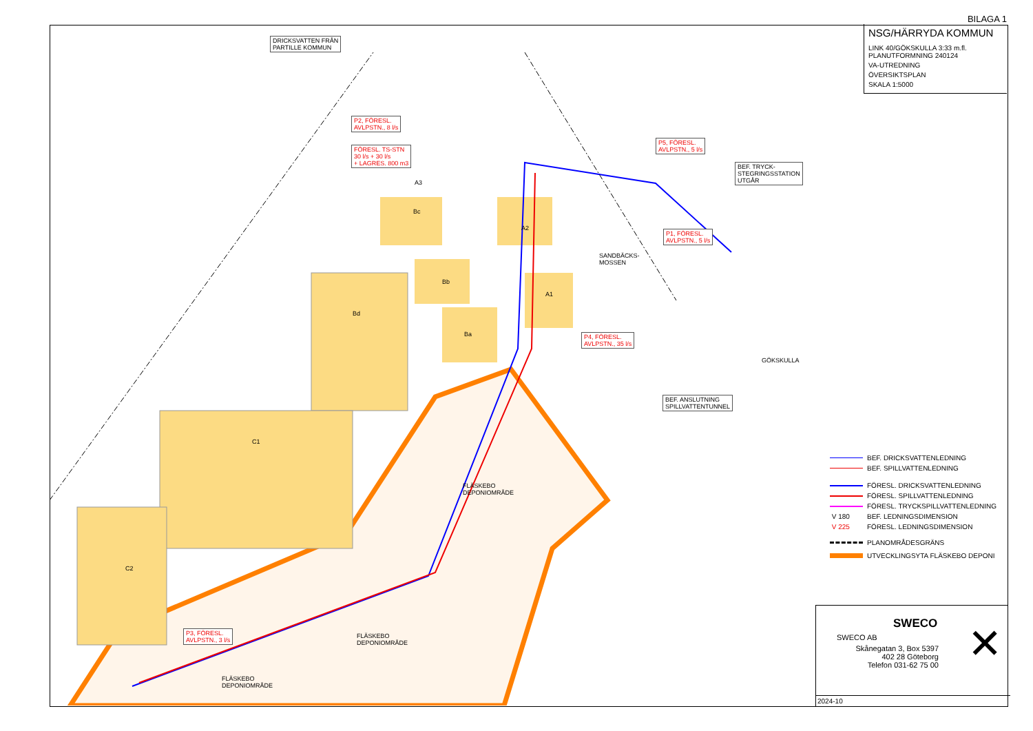DRICKSVATTEN FRÅN
PARTILLE KOMMUN
P2, FÖRESL.
AVLPSTN., 8 l/s
FÖRESL. TS-STN
30 l/s + 30 l/s
+ LAGRES. 800 m3
P5, FÖRESL.
AVLPSTN., 5 l/s
BEF. TRYCK-
STEGRINGSSTATION
UTGÅR
P1, FÖRESL.
AVLPSTN., 5 l/s
P4, FÖRESL.
AVLPSTN., 35 l/s
BEF. ANSLUTNING
SPILLVATTENTUNNEL
P3, FÖRESL.
AVLPSTN., 3 l/s
A3
Bc
A2
SANDBÄCKS-
MOSSEN
Bb
A1
Bd
Ba
GÖKSKULLA
C1
FLÄSKEBO
DEPONIOMRÅDE
C2
FLÄSKEBO
DEPONIOMRÅDE
FLÄSKEBO
DEPONIOMRÅDE
BILAGA 1
NSG/HÄRRYDA KOMMUN
LINK 40/GÖKSKULLA 3:33 m.fl.
PLANUTFORMNING 240124
VA-UTREDNING
ÖVERSIKTSPLAN
SKALA 1:5000
BEF. DRICKSVATTENLEDNING
BEF. SPILLVATTENLEDNING
FÖRESL. DRICKSVATTENLEDNING
FÖRESL. SPILLVATTENLEDNING
FÖRESL. TRYCKSPILLVATTENLEDNING
V 180 BEF. LEDNINGSDIMENSION
V 225 FÖRESL. LEDNINGSDIMENSION
PLANOMRÅDESGRÄNS
UTVECKLINGSYTA FLÄSKEBO DEPONI
SWECO
SWECO AB
Skånegatan 3, Box 5397
402 28 Göteborg
Telefon 031-62 75 00
✕
2024-10